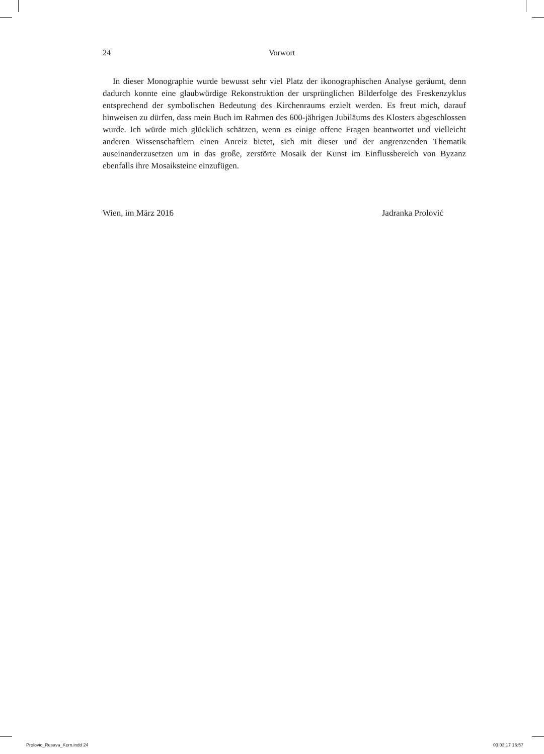24 Vorwort
In dieser Monographie wurde bewusst sehr viel Platz der ikonographischen Analyse geräumt, denn dadurch konnte eine glaubwürdige Rekonstruktion der ursprünglichen Bilderfolge des Freskenzyklus entsprechend der symbolischen Bedeutung des Kirchenraums erzielt werden. Es freut mich, darauf hinweisen zu dürfen, dass mein Buch im Rahmen des 600-jährigen Jubiläums des Klosters abgeschlossen wurde. Ich würde mich glücklich schätzen, wenn es einige offene Fragen beantwortet und vielleicht anderen Wissenschaftlern einen Anreiz bietet, sich mit dieser und der angrenzenden Thematik auseinanderzusetzen um in das große, zerstörte Mosaik der Kunst im Einflussbereich von Byzanz ebenfalls ihre Mosaiksteine einzufügen.
Wien, im März 2016 Jadranka Prolović
Prolovic_Resava_Kern.indd 24 03.03.17 16:57